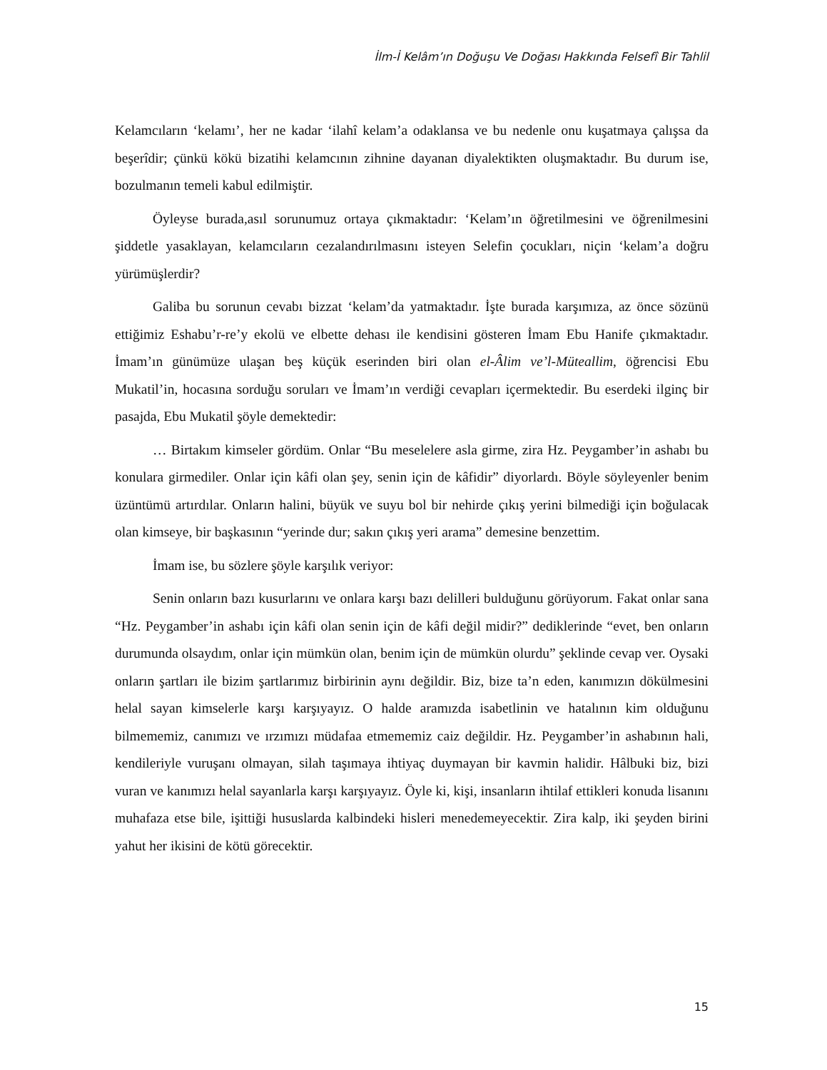İlm-İ Kelâm’ın Doğuşu Ve Doğası Hakkında Felsefî Bir Tahlil
Kelamcıların ‘kelamı’, her ne kadar ‘ilahî kelam’a odaklansa ve bu nedenle onu kuşatmaya çalışsa da beşerîdir; çünkü kökü bizatihi kelamcının zihnine dayanan diyalektikten oluşmaktadır. Bu durum ise, bozulmanın temeli kabul edilmiştir.
Öyleyse burada,asıl sorunumuz ortaya çıkmaktadır: ‘Kelam’ın öğretilmesini ve öğrenilmesini şiddetle yasaklayan, kelamcıların cezalandırılmasını isteyen Selefin çocukları, niçin ‘kelam’a doğru yürümüşlerdir?
Galiba bu sorunun cevabı bizzat ‘kelam’da yatmaktadır. İşte burada karşımıza, az önce sözünü ettiğimiz Eshabu’r-re’y ekolü ve elbette dehası ile kendisini gösteren İmam Ebu Hanife çıkmaktadır. İmam’ın günümüze ulaşan beş küçük eserinden biri olan el-Âlim ve’l-Müteallim, öğrencisi Ebu Mukatil’in, hocasına sorduğu soruları ve İmam’ın verdiği cevapları içermektedir. Bu eserdeki ilginç bir pasajda, Ebu Mukatil şöyle demektedir:
… Birtakım kimseler gördüm. Onlar “Bu meselelere asla girme, zira Hz. Peygamber’in ashabı bu konulara girmediler. Onlar için kâfi olan şey, senin için de kâfidir” diyorlardı. Böyle söyleyenler benim üzüntümü artırdılar. Onların halini, büyük ve suyu bol bir nehirde çıkış yerini bilmediği için boğulacak olan kimseye, bir başkasının “yerinde dur; sakın çıkış yeri arama” demesine benzettim.
İmam ise, bu sözlere şöyle karşılık veriyor:
Senin onların bazı kusurlarını ve onlara karşı bazı delilleri bulduğunu görüyorum. Fakat onlar sana “Hz. Peygamber’in ashabı için kâfi olan senin için de kâfi değil midir?” dediklerinde “evet, ben onların durumunda olsaydım, onlar için mümkün olan, benim için de mümkün olurdu” şeklinde cevap ver. Oysaki onların şartları ile bizim şartlarımız birbirinin aynı değildir. Biz, bize ta’n eden, kanımızın dökülmesini helal sayan kimselerle karşı karşıyayız. O halde aramızda isabetlinin ve hatalının kim olduğunu bilmememiz, canımızı ve ırzımızı müdafaa etmememiz caiz değildir. Hz. Peygamber’in ashabının hali, kendileriyle vuruşanı olmayan, silah taşımaya ihtiyaç duymayan bir kavmin halidir. Hâlbuki biz, bizi vuran ve kanımızı helal sayanlarla karşı karşıyayız. Öyle ki, kişi, insanların ihtilaf ettikleri konuda lisanını muhafaza etse bile, işittiği hususlarda kalbindeki hisleri menedemeyecektir. Zira kalp, iki şeyden birini yahut her ikisini de kötü görecektir.
15